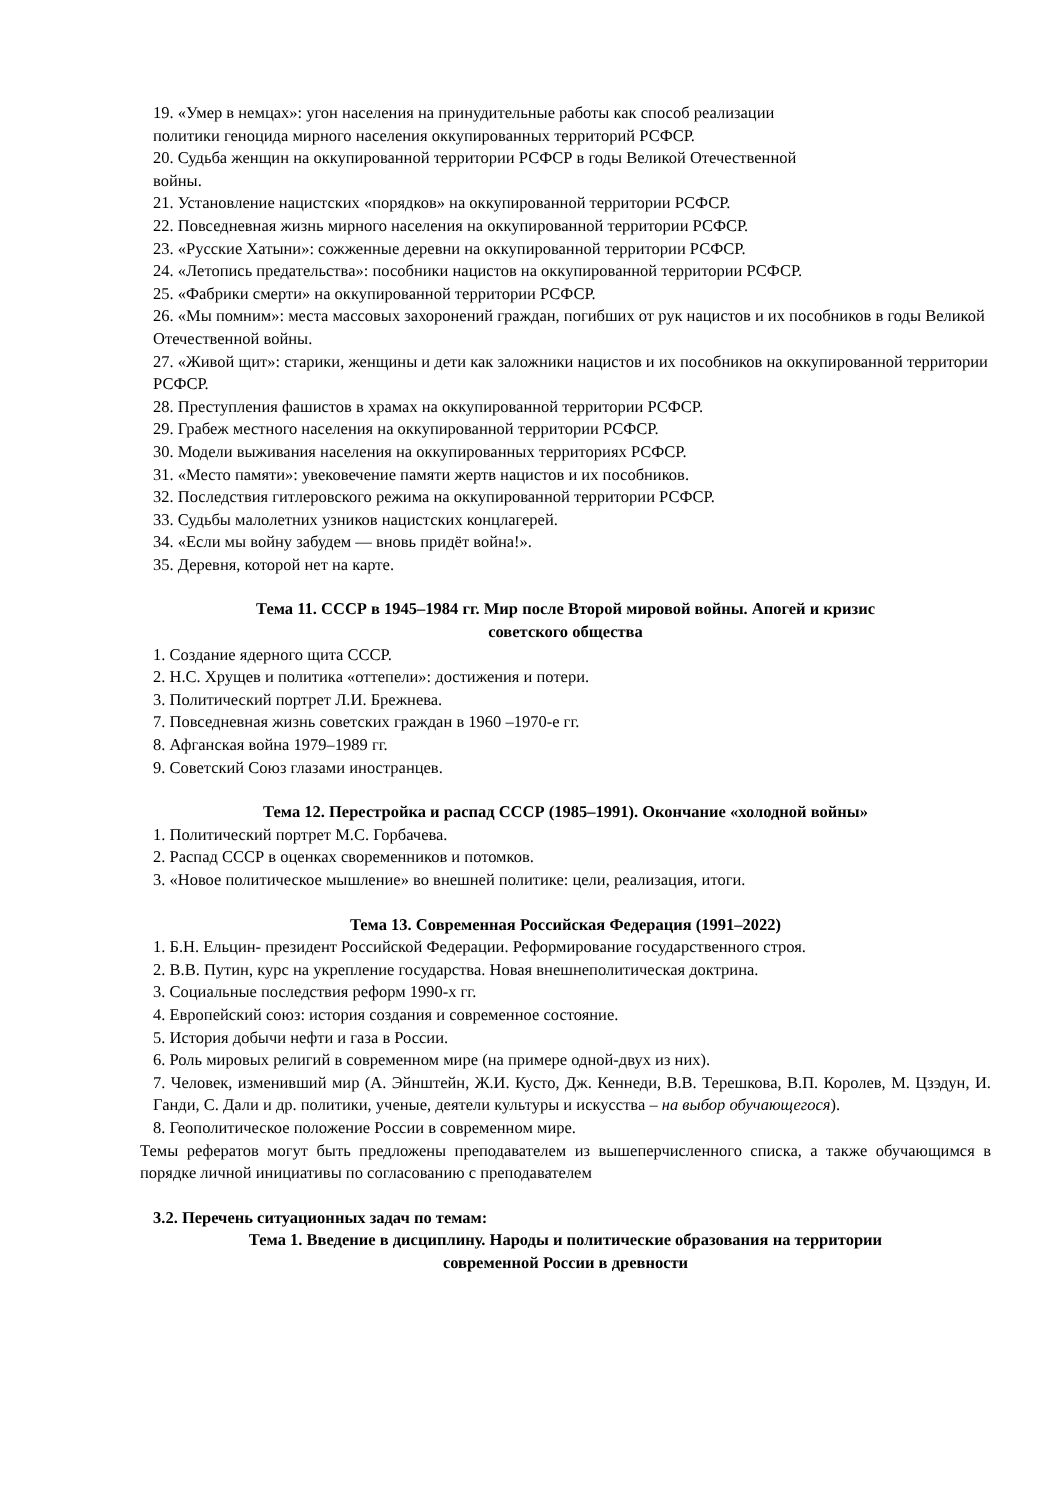19. «Умер в немцах»: угон населения на принудительные работы как способ реализации политики геноцида мирного населения оккупированных территорий РСФСР.
20. Судьба женщин на оккупированной территории РСФСР в годы Великой Отечественной войны.
21. Установление нацистских «порядков» на оккупированной территории РСФСР.
22. Повседневная жизнь мирного населения на оккупированной территории РСФСР.
23. «Русские Хатыни»: сожженные деревни на оккупированной территории РСФСР.
24. «Летопись предательства»: пособники нацистов на оккупированной территории РСФСР.
25. «Фабрики смерти» на оккупированной территории РСФСР.
26. «Мы помним»: места массовых захоронений граждан, погибших от рук нацистов и их пособников в годы Великой Отечественной войны.
27. «Живой щит»: старики, женщины и дети как заложники нацистов и их пособников на оккупированной территории РСФСР.
28. Преступления фашистов в храмах на оккупированной территории РСФСР.
29. Грабеж местного населения на оккупированной территории РСФСР.
30. Модели выживания населения на оккупированных территориях РСФСР.
31. «Место памяти»: увековечение памяти жертв нацистов и их пособников.
32. Последствия гитлеровского режима на оккупированной территории РСФСР.
33. Судьбы малолетних узников нацистских концлагерей.
34. «Если мы войну забудем — вновь придёт война!».
35. Деревня, которой нет на карте.
Тема 11. СССР в 1945–1984 гг. Мир после Второй мировой войны. Апогей и кризис
советского общества
1. Создание ядерного щита СССР.
2. Н.С. Хрущев и политика «оттепели»: достижения и потери.
3. Политический портрет Л.И. Брежнева.
7. Повседневная жизнь советских граждан в 1960 –1970-е гг.
8. Афганская война 1979–1989 гг.
9. Советский Союз глазами иностранцев.
Тема 12. Перестройка и распад СССР (1985–1991). Окончание «холодной войны»
1. Политический портрет М.С. Горбачева.
2. Распад СССР в оценках своременников и потомков.
3. «Новое политическое мышление» во внешней политике: цели, реализация, итоги.
Тема 13. Современная Российская Федерация (1991–2022)
1. Б.Н. Ельцин- президент Российской Федерации. Реформирование государственного строя.
2. В.В. Путин, курс на укрепление государства. Новая внешнеполитическая доктрина.
3. Социальные последствия реформ 1990-х гг.
4. Европейский союз: история создания и современное состояние.
5. История добычи нефти и газа в России.
6. Роль мировых религий в современном мире (на примере одной-двух из них).
7. Человек, изменивший мир (А. Эйнштейн, Ж.И. Кусто, Дж. Кеннеди, В.В. Терешкова, В.П. Королев, М. Цзэдун, И. Ганди, С. Дали и др. политики, ученые, деятели культуры и искусства – на выбор обучающегося).
8. Геополитическое положение России в современном мире.
Темы рефератов могут быть предложены преподавателем из вышеперчисленного списка, а также обучающимся в порядке личной инициативы по согласованию с преподавателем
3.2. Перечень ситуационных задач по темам:
Тема 1. Введение в дисциплину. Народы и политические образования на территории
современной России в древности